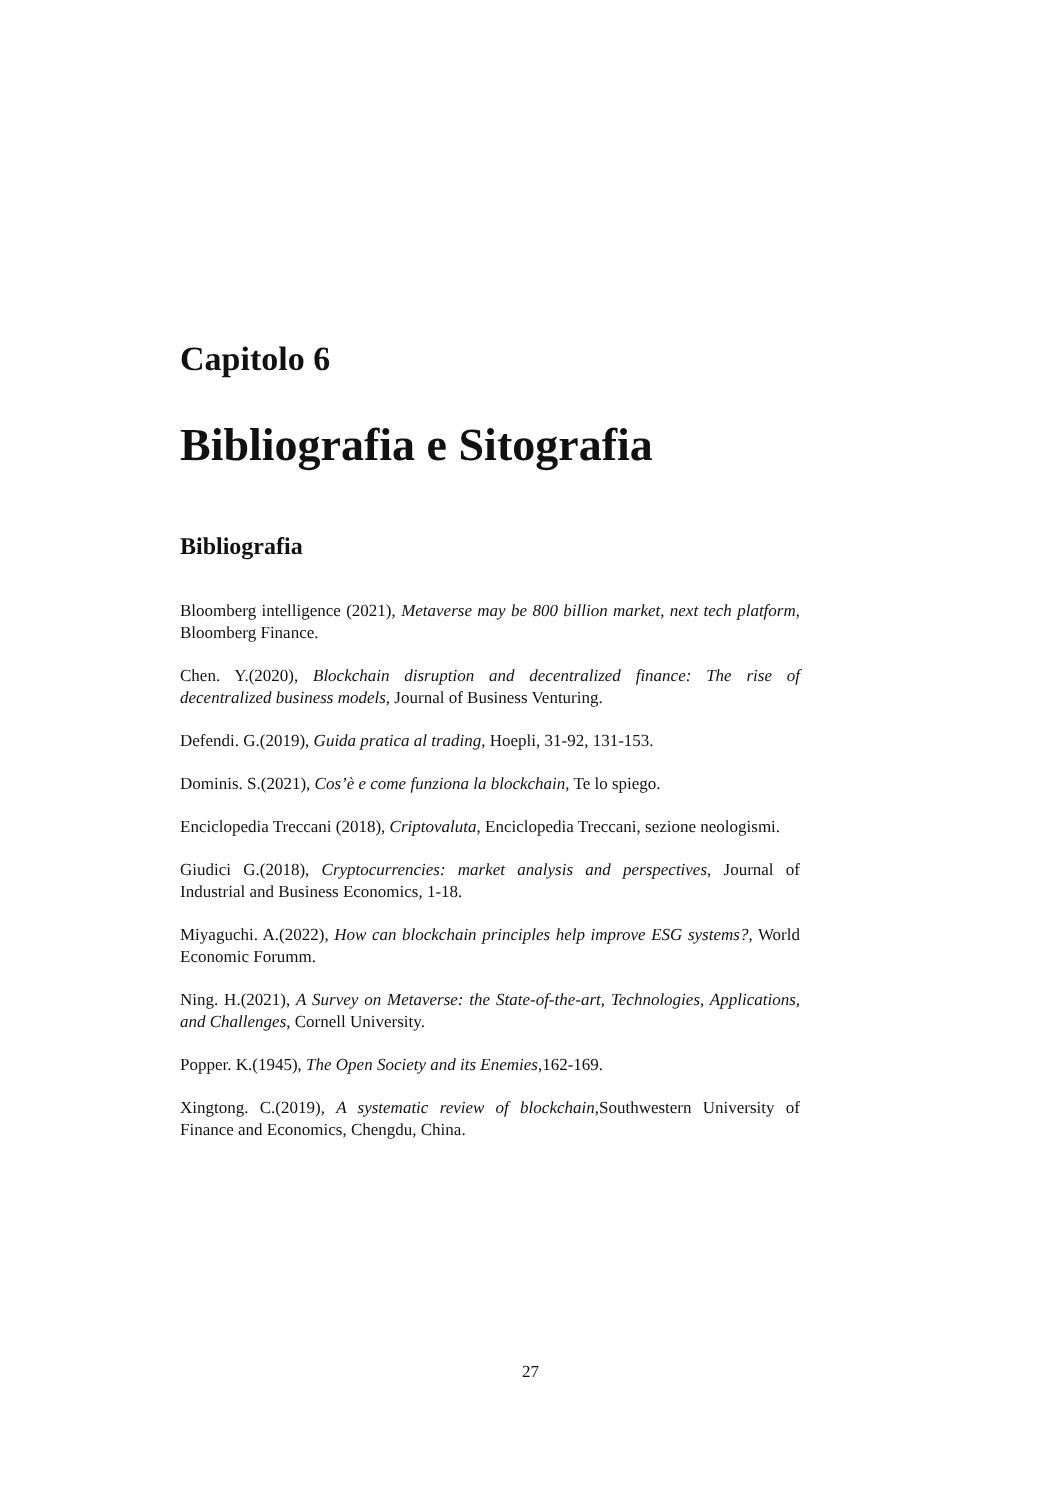Capitolo 6
Bibliografia e Sitografia
Bibliografia
Bloomberg intelligence (2021), Metaverse may be 800 billion market, next tech platform, Bloomberg Finance.
Chen. Y.(2020), Blockchain disruption and decentralized finance: The rise of decentralized business models, Journal of Business Venturing.
Defendi. G.(2019), Guida pratica al trading, Hoepli, 31-92, 131-153.
Dominis. S.(2021), Cos’è e come funziona la blockchain, Te lo spiego.
Enciclopedia Treccani (2018), Criptovaluta, Enciclopedia Treccani, sezione neologismi.
Giudici G.(2018), Cryptocurrencies: market analysis and perspectives, Journal of Industrial and Business Economics, 1-18.
Miyaguchi. A.(2022), How can blockchain principles help improve ESG systems?, World Economic Forumm.
Ning. H.(2021), A Survey on Metaverse: the State-of-the-art, Technologies, Applications, and Challenges, Cornell University.
Popper. K.(1945), The Open Society and its Enemies,162-169.
Xingtong. C.(2019), A systematic review of blockchain,Southwestern University of Finance and Economics, Chengdu, China.
27